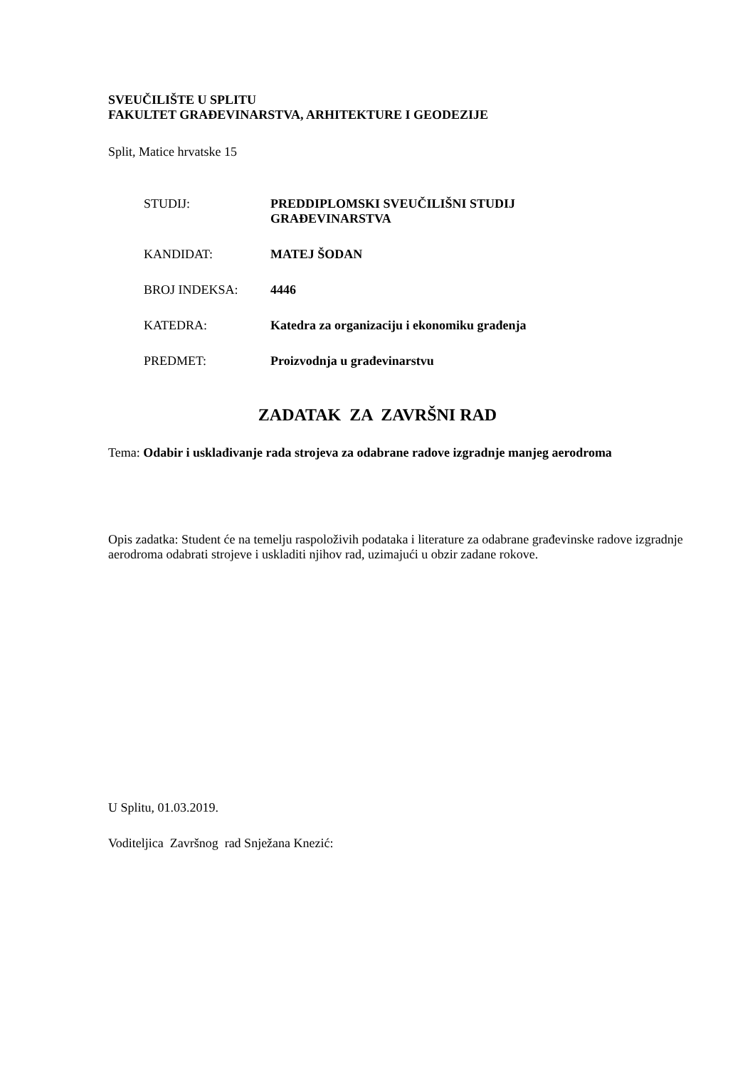SVEUČILIŠTE U SPLITU
FAKULTET GRAĐEVINARSTVA, ARHITEKTURE I GEODEZIJE
Split, Matice hrvatske 15
| STUDIJ: | PREDDIPLOMSKI SVEUČILIŠNI STUDIJ GRAĐEVINARSTVA |
| KANDIDAT: | MATEJ ŠODAN |
| BROJ INDEKSA: | 4446 |
| KATEDRA: | Katedra za organizaciju i ekonomiku građenja |
| PREDMET: | Proizvodnja u građevinarstvu |
ZADATAK ZA ZAVRŠNI RAD
Tema: Odabir i usklađivanje rada strojeva za odabrane radove izgradnje manjeg aerodroma
Opis zadatka: Student će na temelju raspoloživih podataka i literature za odabrane građevinske radove izgradnje aerodroma odabrati strojeve i uskladiti njihov rad, uzimajući u obzir zadane rokove.
U Splitu, 01.03.2019.
Voditeljica Završnog rad Snježana Knezić: